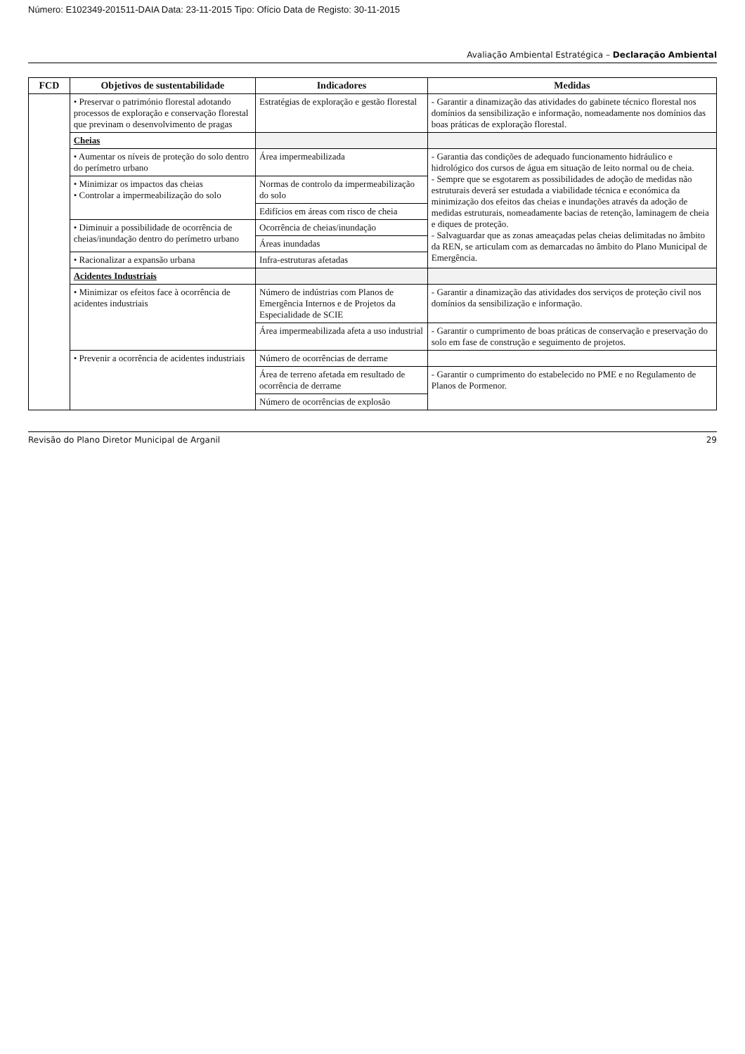Número: E102349-201511-DAIA Data: 23-11-2015 Tipo: Ofício Data de Registo: 30-11-2015
Avaliação Ambiental Estratégica – Declaração Ambiental
| FCD | Objetivos de sustentabilidade | Indicadores | Medidas |
| --- | --- | --- | --- |
| | • Preservar o património florestal adotando processos de exploração e conservação florestal que previnam o desenvolvimento de pragas | Estratégias de exploração e gestão florestal | - Garantir a dinamização das atividades do gabinete técnico florestal nos domínios da sensibilização e informação, nomeadamente nos domínios das boas práticas de exploração florestal. |
| | Cheias | | |
| | • Aumentar os níveis de proteção do solo dentro do perímetro urbano | Área impermeabilizada | - Garantia das condições de adequado funcionamento hidráulico e hidrológico dos cursos de água em situação de leito normal ou de cheia. - Sempre que se esgotarem as possibilidades de adoção de medidas não estruturais deverá ser estudada a viabilidade técnica e económica da minimização dos efeitos das cheias e inundações através da adoção de medidas estruturais, nomeadamente bacias de retenção, laminagem de cheia e diques de proteção. - Salvaguardar que as zonas ameaçadas pelas cheias delimitadas no âmbito da REN, se articulam com as demarcadas no âmbito do Plano Municipal de Emergência. |
| | • Minimizar os impactos das cheias • Controlar a impermeabilização do solo | Normas de controlo da impermeabilização do solo | |
| | | Edifícios em áreas com risco de cheia | |
| | • Diminuir a possibilidade de ocorrência de cheias/inundação dentro do perímetro urbano | Ocorrência de cheias/inundação | |
| | | Áreas inundadas | |
| | • Racionalizar a expansão urbana | Infra-estruturas afetadas | |
| | Acidentes Industriais | | |
| | • Minimizar os efeitos face à ocorrência de acidentes industriais | Número de indústrias com Planos de Emergência Internos e de Projetos da Especialidade de SCIE | - Garantir a dinamização das atividades dos serviços de proteção civil nos domínios da sensibilização e informação. |
| | | Área impermeabilizada afeta a uso industrial | - Garantir o cumprimento de boas práticas de conservação e preservação do solo em fase de construção e seguimento de projetos. |
| | • Prevenir a ocorrência de acidentes industriais | Número de ocorrências de derrame | |
| | | Área de terreno afetada em resultado de ocorrência de derrame | - Garantir o cumprimento do estabelecido no PME e no Regulamento de Planos de Pormenor. |
| | | Número de ocorrências de explosão | |
Revisão do Plano Diretor Municipal de Arganil 29